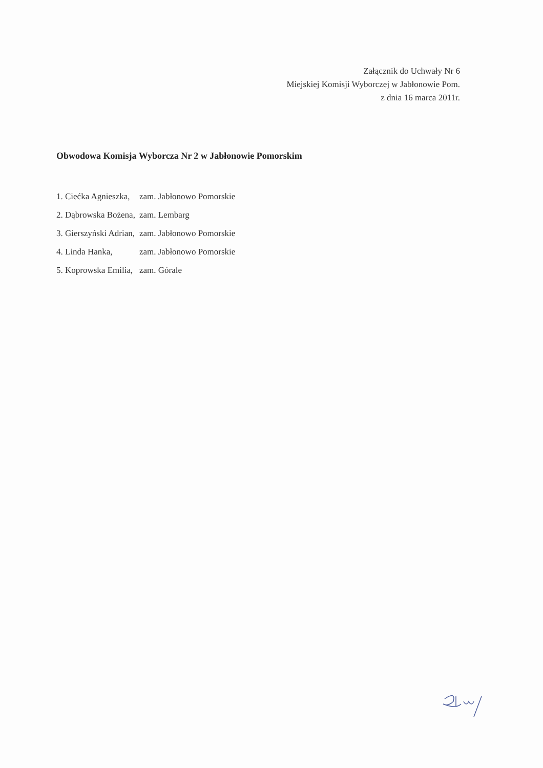Załącznik do Uchwały Nr 6
Miejskiej Komisji Wyborczej w Jabłonowie Pom.
z dnia 16 marca 2011r.
Obwodowa Komisja Wyborcza Nr 2 w Jabłonowie Pomorskim
| 1. Ciećka Agnieszka, | zam. Jabłonowo Pomorskie |
| 2. Dąbrowska Bożena, | zam. Lembarg |
| 3. Gierszyński Adrian, | zam. Jabłonowo Pomorskie |
| 4. Linda Hanka, | zam. Jabłonowo Pomorskie |
| 5. Koprowska Emilia, | zam. Górale |